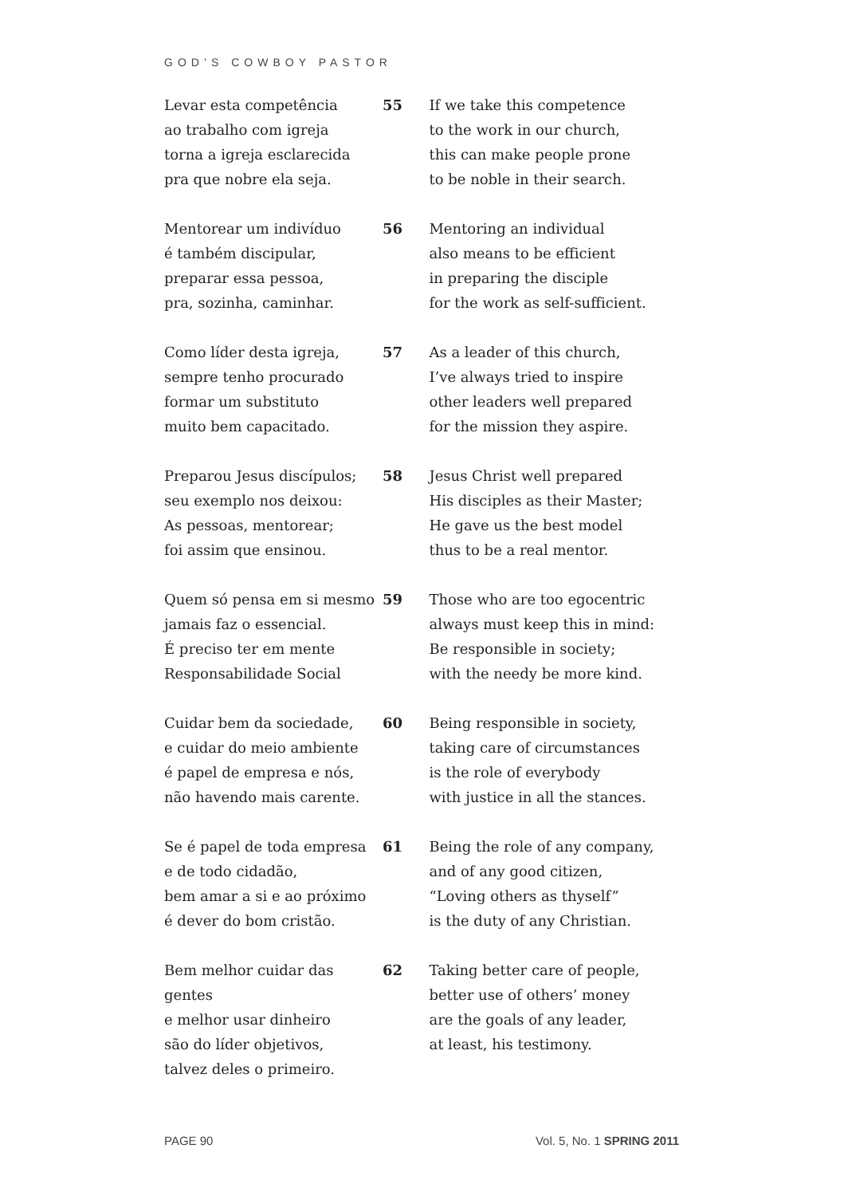GOD’S COWBOY PASTOR
Levar esta competência
ao trabalho com igreja
torna a igreja esclarecida
pra que nobre ela seja.
55 If we take this competence
to the work in our church,
this can make people prone
to be noble in their search.
Mentorear um indivíduo
é também discipular,
preparar essa pessoa,
pra, sozinha, caminhar.
56 Mentoring an individual
also means to be efficient
in preparing the disciple
for the work as self-sufficient.
Como líder desta igreja,
sempre tenho procurado
formar um substituto
muito bem capacitado.
57 As a leader of this church,
I’ve always tried to inspire
other leaders well prepared
for the mission they aspire.
Preparou Jesus discípulos;
seu exemplo nos deixou:
As pessoas, mentorear;
foi assim que ensinou.
58 Jesus Christ well prepared
His disciples as their Master;
He gave us the best model
thus to be a real mentor.
Quem só pensa em si mesmo
jamais faz o essencial.
É preciso ter em mente
Responsabilidade Social
59 Those who are too egocentric
always must keep this in mind:
Be responsible in society;
with the needy be more kind.
Cuidar bem da sociedade,
e cuidar do meio ambiente
é papel de empresa e nós,
não havendo mais carente.
60 Being responsible in society,
taking care of circumstances
is the role of everybody
with justice in all the stances.
Se é papel de toda empresa
e de todo cidadão,
bem amar a si e ao próximo
é dever do bom cristão.
61 Being the role of any company,
and of any good citizen,
“Loving others as thyself”
is the duty of any Christian.
Bem melhor cuidar das gentes
e melhor usar dinheiro
são do líder objetivos,
talvez deles o primeiro.
62 Taking better care of people,
better use of others’ money
are the goals of any leader,
at least, his testimony.
PAGE 90 Vol. 5, No. 1 SPRING 2011